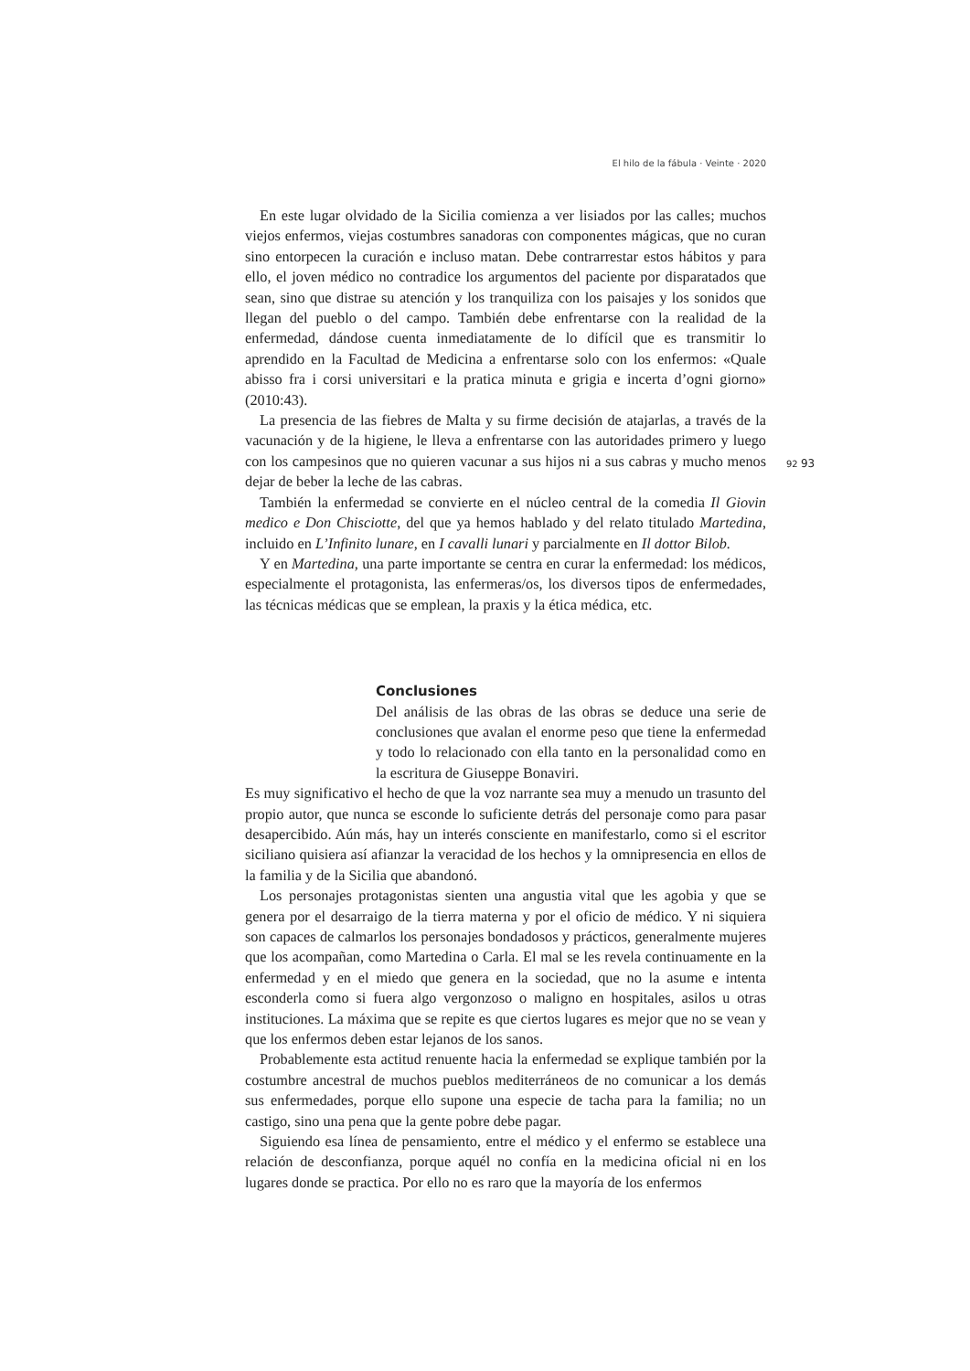El hilo de la fábula · Veinte · 2020
92 93
En este lugar olvidado de la Sicilia comienza a ver lisiados por las calles; muchos viejos enfermos, viejas costumbres sanadoras con componentes mágicas, que no curan sino entorpecen la curación e incluso matan. Debe contrarrestar estos hábitos y para ello, el joven médico no contradice los argumentos del paciente por disparatados que sean, sino que distrae su atención y los tranquiliza con los paisajes y los sonidos que llegan del pueblo o del campo. También debe enfrentarse con la realidad de la enfermedad, dándose cuenta inmediatamente de lo difícil que es transmitir lo aprendido en la Facultad de Medicina a enfrentarse solo con los enfermos: «Quale abisso fra i corsi universitari e la pratica minuta e grigia e incerta d’ogni giorno» (2010:43).
La presencia de las fiebres de Malta y su firme decisión de atajarlas, a través de la vacunación y de la higiene, le lleva a enfrentarse con las autoridades primero y luego con los campesinos que no quieren vacunar a sus hijos ni a sus cabras y mucho menos dejar de beber la leche de las cabras.
También la enfermedad se convierte en el núcleo central de la comedia Il Giovin medico e Don Chisciotte, del que ya hemos hablado y del relato titulado Martedina, incluido en L’Infinito lunare, en I cavalli lunari y parcialmente en Il dottor Bilob.
Y en Martedina, una parte importante se centra en curar la enfermedad: los médicos, especialmente el protagonista, las enfermeras/os, los diversos tipos de enfermedades, las técnicas médicas que se emplean, la praxis y la ética médica, etc.
Conclusiones
Del análisis de las obras de las obras se deduce una serie de conclusiones que avalan el enorme peso que tiene la enfermedad y todo lo relacionado con ella tanto en la personalidad como en la escritura de Giuseppe Bonaviri.
Es muy significativo el hecho de que la voz narrante sea muy a menudo un trasunto del propio autor, que nunca se esconde lo suficiente detrás del personaje como para pasar desapercibido. Aún más, hay un interés consciente en manifestarlo, como si el escritor siciliano quisiera así afianzar la veracidad de los hechos y la omnipresencia en ellos de la familia y de la Sicilia que abandonó.
Los personajes protagonistas sienten una angustia vital que les agobia y que se genera por el desarraigo de la tierra materna y por el oficio de médico. Y ni siquiera son capaces de calmarlos los personajes bondadosos y prácticos, generalmente mujeres que los acompañan, como Martedina o Carla. El mal se les revela continuamente en la enfermedad y en el miedo que genera en la sociedad, que no la asume e intenta esconderla como si fuera algo vergonzoso o maligno en hospitales, asilos u otras instituciones. La máxima que se repite es que ciertos lugares es mejor que no se vean y que los enfermos deben estar lejanos de los sanos.
Probablemente esta actitud renuente hacia la enfermedad se explique también por la costumbre ancestral de muchos pueblos mediterráneos de no comunicar a los demás sus enfermedades, porque ello supone una especie de tacha para la familia; no un castigo, sino una pena que la gente pobre debe pagar.
Siguiendo esa línea de pensamiento, entre el médico y el enfermo se establece una relación de desconfianza, porque aquél no confía en la medicina oficial ni en los lugares donde se practica. Por ello no es raro que la mayoría de los enfermos